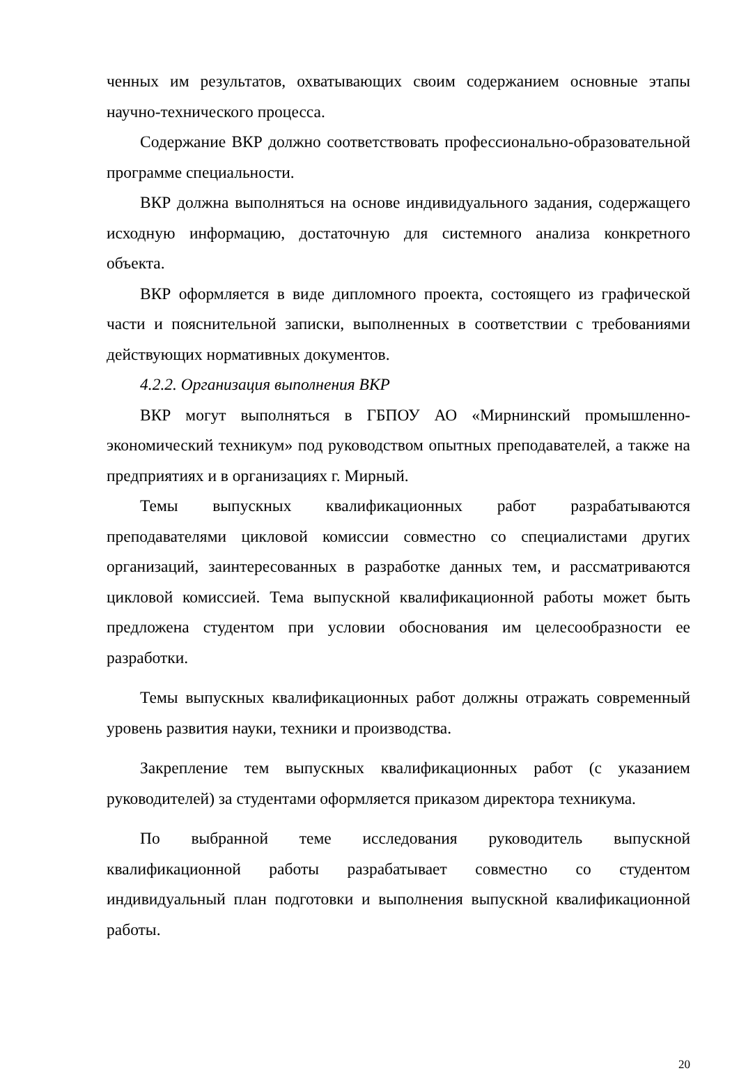ченных им результатов, охватывающих своим содержанием основные этапы научно-технического процесса.
Содержание ВКР должно соответствовать профессионально-образовательной программе специальности.
ВКР должна выполняться на основе индивидуального задания, содержащего исходную информацию, достаточную для системного анализа конкретного объекта.
ВКР оформляется в виде дипломного проекта, состоящего из графической части и пояснительной записки, выполненных в соответствии с требованиями действующих нормативных документов.
4.2.2. Организация выполнения ВКР
ВКР могут выполняться в ГБПОУ АО «Мирнинский промышленно-экономический техникум» под руководством опытных преподавателей, а также на предприятиях и в организациях г. Мирный.
Темы выпускных квалификационных работ разрабатываются преподавателями цикловой комиссии совместно со специалистами других организаций, заинтересованных в разработке данных тем, и рассматриваются цикловой комиссией. Тема выпускной квалификационной работы может быть предложена студентом при условии обоснования им целесообразности ее разработки.
Темы выпускных квалификационных работ должны отражать современный уровень развития науки, техники и производства.
Закрепление тем выпускных квалификационных работ (с указанием руководителей) за студентами оформляется приказом директора техникума.
По выбранной теме исследования руководитель выпускной квалификационной работы разрабатывает совместно со студентом индивидуальный план подготовки и выполнения выпускной квалификационной работы.
20